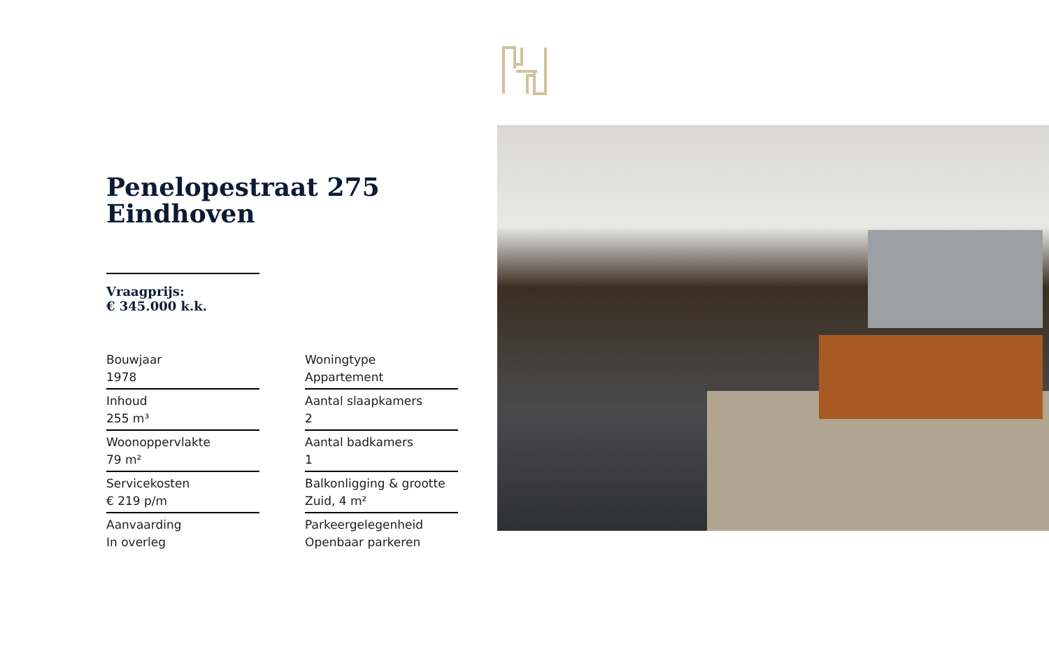Penelopestraat 275
Eindhoven
Vraagprijs:
€ 345.000 k.k.
Bouwjaar
1978
Woningtype
Appartement
Inhoud
255 m³
Aantal slaapkamers
2
Woonoppervlakte
79 m²
Aantal badkamers
1
Servicekosten
€ 219 p/m
Balkonligging & grootte
Zuid, 4 m²
Aanvaarding
In overleg
Parkeergelegenheid
Openbaar parkeren